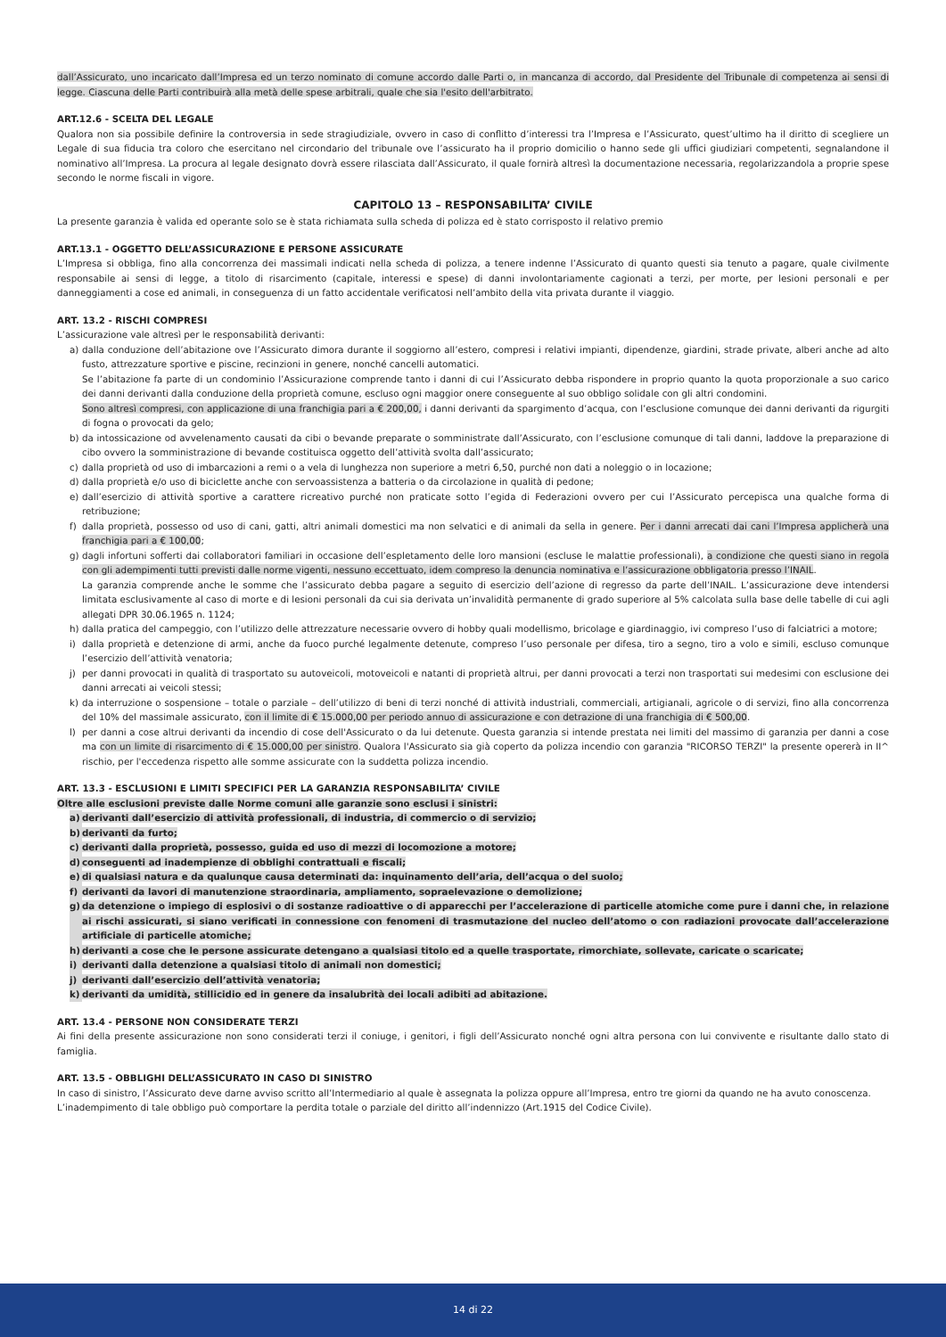dall’Assicurato, uno incaricato dall’Impresa ed un terzo nominato di comune accordo dalle Parti o, in mancanza di accordo, dal Presidente del Tribunale di competenza ai sensi di legge. Ciascuna delle Parti contribuirà alla metà delle spese arbitrali, quale che sia l'esito dell'arbitrato.
ART.12.6 - SCELTA DEL LEGALE
Qualora non sia possibile definire la controversia in sede stragiudiziale, ovvero in caso di conflitto d’interessi tra l’Impresa e l’Assicurato, quest’ultimo ha il diritto di scegliere un Legale di sua fiducia tra coloro che esercitano nel circondario del tribunale ove l’assicurato ha il proprio domicilio o hanno sede gli uffici giudiziari competenti, segnalandone il nominativo all’Impresa. La procura al legale designato dovrà essere rilasciata dall’Assicurato, il quale fornirà altresì la documentazione necessaria, regolarizzandola a proprie spese secondo le norme fiscali in vigore.
CAPITOLO 13 – RESPONSABILITA’ CIVILE
La presente garanzia è valida ed operante solo se è stata richiamata sulla scheda di polizza ed è stato corrisposto il relativo premio
ART.13.1 - OGGETTO DELL’ASSICURAZIONE E PERSONE ASSICURATE
L’Impresa si obbliga, fino alla concorrenza dei massimali indicati nella scheda di polizza, a tenere indenne l’Assicurato di quanto questi sia tenuto a pagare, quale civilmente responsabile ai sensi di legge, a titolo di risarcimento (capitale, interessi e spese) di danni involontariamente cagionati a terzi, per morte, per lesioni personali e per danneggiamenti a cose ed animali, in conseguenza di un fatto accidentale verificatosi nell’ambito della vita privata durante il viaggio.
ART. 13.2 - RISCHI COMPRESI
L’assicurazione vale altresì per le responsabilità derivanti:
a) dalla conduzione dell’abitazione ove l’Assicurato dimora durante il soggiorno all’estero, compresi i relativi impianti, dipendenze, giardini, strade private, alberi anche ad alto fusto, attrezzature sportive e piscine, recinzioni in genere, nonché cancelli automatici.
Se l’abitazione fa parte di un condominio l’Assicurazione comprende tanto i danni di cui l’Assicurato debba rispondere in proprio quanto la quota proporzionale a suo carico dei danni derivanti dalla conduzione della proprietà comune, escluso ogni maggior onere conseguente al suo obbligo solidale con gli altri condomini.
Sono altresì compresi, con applicazione di una franchigia pari a € 200,00, i danni derivanti da spargimento d’acqua, con l’esclusione comunque dei danni derivanti da rigurgiti di fogna o provocati da gelo;
b) da intossicazione od avvelenamento causati da cibi o bevande preparate o somministrate dall’Assicurato, con l’esclusione comunque di tali danni, laddove la preparazione di cibo ovvero la somministrazione di bevande costituisca oggetto dell’attività svolta dall’assicurato;
c) dalla proprietà od uso di imbarcazioni a remi o a vela di lunghezza non superiore a metri 6,50, purché non dati a noleggio o in locazione;
d) dalla proprietà e/o uso di biciclette anche con servoassistenza a batteria o da circolazione in qualità di pedone;
e) dall’esercizio di attività sportive a carattere ricreativo purché non praticate sotto l’egida di Federazioni ovvero per cui l’Assicurato percepisca una qualche forma di retribuzione;
f) dalla proprietà, possesso od uso di cani, gatti, altri animali domestici ma non selvatici e di animali da sella in genere. Per i danni arrecati dai cani l’Impresa applicherà una franchigia pari a € 100,00;
g) dagli infortuni sofferti dai collaboratori familiari in occasione dell’espletamento delle loro mansioni (escluse le malattie professionali), a condizione che questi siano in regola con gli adempimenti tutti previsti dalle norme vigenti, nessuno eccettuato, idem compreso la denuncia nominativa e l’assicurazione obbligatoria presso l’INAIL.
La garanzia comprende anche le somme che l’assicurato debba pagare a seguito di esercizio dell’azione di regresso da parte dell’INAIL. L’assicurazione deve intendersi limitata esclusivamente al caso di morte e di lesioni personali da cui sia derivata un’invalidità permanente di grado superiore al 5% calcolata sulla base delle tabelle di cui agli allegati DPR 30.06.1965 n. 1124;
h) dalla pratica del campeggio, con l’utilizzo delle attrezzature necessarie ovvero di hobby quali modellismo, bricolage e giardinaggio, ivi compreso l’uso di falciatrici a motore;
i) dalla proprietà e detenzione di armi, anche da fuoco purché legalmente detenute, compreso l’uso personale per difesa, tiro a segno, tiro a volo e simili, escluso comunque l’esercizio dell’attività venatoria;
j) per danni provocati in qualità di trasportato su autoveicoli, motoveicoli e natanti di proprietà altrui, per danni provocati a terzi non trasportati sui medesimi con esclusione dei danni arrecati ai veicoli stessi;
k) da interruzione o sospensione – totale o parziale – dell’utilizzo di beni di terzi nonché di attività industriali, commerciali, artigianali, agricole o di servizi, fino alla concorrenza del 10% del massimale assicurato, con il limite di € 15.000,00 per periodo annuo di assicurazione e con detrazione di una franchigia di € 500,00.
l) per danni a cose altrui derivanti da incendio di cose dell'Assicurato o da lui detenute. Questa garanzia si intende prestata nei limiti del massimo di garanzia per danni a cose ma con un limite di risarcimento di € 15.000,00 per sinistro. Qualora l'Assicurato sia già coperto da polizza incendio con garanzia "RICORSO TERZI" la presente opererà in II^ rischio, per l'eccedenza rispetto alle somme assicurate con la suddetta polizza incendio.
ART. 13.3 - ESCLUSIONI E LIMITI SPECIFICI PER LA GARANZIA RESPONSABILITA’ CIVILE
Oltre alle esclusioni previste dalle Norme comuni alle garanzie sono esclusi i sinistri:
a) derivanti dall’esercizio di attività professionali, di industria, di commercio o di servizio;
b) derivanti da furto;
c) derivanti dalla proprietà, possesso, guida ed uso di mezzi di locomozione a motore;
d) conseguenti ad inadempienze di obblighi contrattuali e fiscali;
e) di qualsiasi natura e da qualunque causa determinati da: inquinamento dell’aria, dell’acqua o del suolo;
f) derivanti da lavori di manutenzione straordinaria, ampliamento, sopraelevazione o demolizione;
g) da detenzione o impiego di esplosivi o di sostanze radioattive o di apparecchi per l’accelerazione di particelle atomiche come pure i danni che, in relazione ai rischi assicurati, si siano verificati in connessione con fenomeni di trasmutazione del nucleo dell’atomo o con radiazioni provocate dall’accelerazione artificiale di particelle atomiche;
h) derivanti a cose che le persone assicurate detengano a qualsiasi titolo ed a quelle trasportate, rimorchiate, sollevate, caricate o scaricate;
i) derivanti dalla detenzione a qualsiasi titolo di animali non domestici;
j) derivanti dall’esercizio dell’attività venatoria;
k) derivanti da umidità, stillicidio ed in genere da insalubrità dei locali adibiti ad abitazione.
ART. 13.4 - PERSONE NON CONSIDERATE TERZI
Ai fini della presente assicurazione non sono considerati terzi il coniuge, i genitori, i figli dell’Assicurato nonché ogni altra persona con lui convivente e risultante dallo stato di famiglia.
ART. 13.5 - OBBLIGHI DELL’ASSICURATO IN CASO DI SINISTRO
In caso di sinistro, l’Assicurato deve darne avviso scritto all’Intermediario al quale è assegnata la polizza oppure all’Impresa, entro tre giorni da quando ne ha avuto conoscenza.
L’inadempimento di tale obbligo può comportare la perdita totale o parziale del diritto all’indennizzo (Art.1915 del Codice Civile).
14 di 22